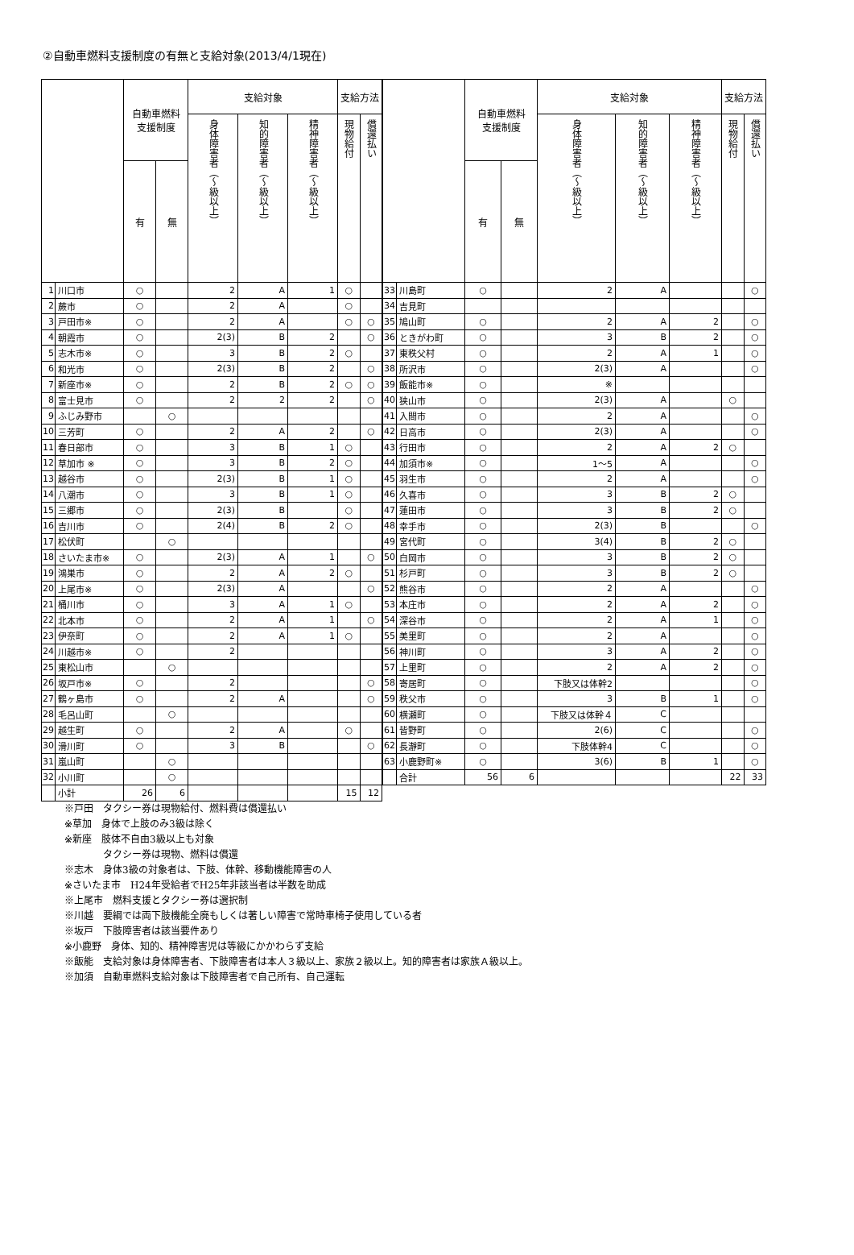②自動車燃料支援制度の有無と支給対象(2013/4/1現在)
| | | 自動車燃料 支援制度 | | 支給対象 | | | 支給方法 | |
| --- | --- | --- | --- | --- | --- | --- | --- | --- |
| | | | | 身体障害者（〜級以上） | 知的障害者（〜級以上） | 精神障害者（〜級以上） | 現物給付 | 償還払い |
| | | 有 | 無 | | | | | |
| 1 | 川口市 | ○ | | 2 | A | 1 | ○ | |
| 2 | 蕨市 | ○ | | 2 | A | | ○ | |
| 3 | 戸田市※ | ○ | | 2 | A | | ○ | ○ |
| 4 | 朝霞市 | ○ | | 2(3) | B | 2 | | ○ |
| 5 | 志木市※ | ○ | | 3 | B | 2 | ○ | |
| 6 | 和光市 | ○ | | 2(3) | B | 2 | | ○ |
| 7 | 新座市※ | ○ | | 2 | B | 2 | ○ | ○ |
| 8 | 富士見市 | ○ | | 2 | 2 | 2 | | ○ |
| 9 | ふじみ野市 | | ○ | | | | | |
| 10 | 三芳町 | ○ | | 2 | A | 2 | | ○ |
| 11 | 春日部市 | ○ | | 3 | B | 1 | ○ | |
| 12 | 草加市 ※ | ○ | | 3 | B | 2 | ○ | |
| 13 | 越谷市 | ○ | | 2(3) | B | 1 | ○ | |
| 14 | 八潮市 | ○ | | 3 | B | 1 | ○ | |
| 15 | 三郷市 | ○ | | 2(3) | B | | ○ | |
| 16 | 吉川市 | ○ | | 2(4) | B | 2 | ○ | |
| 17 | 松伏町 | | ○ | | | | | |
| 18 | さいたま市※ | ○ | | 2(3) | A | 1 | | ○ |
| 19 | 鴻巣市 | ○ | | 2 | A | 2 | ○ | |
| 20 | 上尾市※ | ○ | | 2(3) | A | | | ○ |
| 21 | 桶川市 | ○ | | 3 | A | 1 | ○ | |
| 22 | 北本市 | ○ | | 2 | A | 1 | | ○ |
| 23 | 伊奈町 | ○ | | 2 | A | 1 | ○ | |
| 24 | 川越市※ | ○ | | 2 | | | | |
| 25 | 東松山市 | | ○ | | | | | |
| 26 | 坂戸市※ | ○ | | 2 | | | | ○ |
| 27 | 鶴ヶ島市 | ○ | | 2 | A | | | ○ |
| 28 | 毛呂山町 | | ○ | | | | | |
| 29 | 越生町 | ○ | | 2 | A | | ○ | |
| 30 | 滑川町 | ○ | | 3 | B | | | ○ |
| 31 | 嵐山町 | | ○ | | | | | |
| 32 | 小川町 | | ○ | | | | | |
| | 小計 | 26 | 6 | | | | 15 | 12 |
| | | 自動車燃料 支援制度 | | 支給対象 | | | 支給方法 | |
| --- | --- | --- | --- | --- | --- | --- | --- | --- |
| | | | | 身体障害者（〜級以上） | 知的障害者（〜級以上） | 精神障害者（〜級以上） | 現物給付 | 償還払い |
| | | 有 | 無 | | | | | |
| 33 | 川島町 | ○ | | 2 | A | | | ○ |
| 34 | 吉見町 | | | | | | | |
| 35 | 鳩山町 | ○ | | 2 | A | 2 | | ○ |
| 36 | ときがわ町 | ○ | | 3 | B | 2 | | ○ |
| 37 | 東秩父村 | ○ | | 2 | A | 1 | | ○ |
| 38 | 所沢市 | ○ | | 2(3) | A | | | ○ |
| 39 | 飯能市※ | ○ | | ※ | | | | |
| 40 | 狭山市 | ○ | | 2(3) | A | | ○ | |
| 41 | 入間市 | ○ | | 2 | A | | | ○ |
| 42 | 日高市 | ○ | | 2(3) | A | | | ○ |
| 43 | 行田市 | ○ | | 2 | A | 2 | ○ | |
| 44 | 加須市※ | ○ | | 1〜5 | A | | | ○ |
| 45 | 羽生市 | ○ | | 2 | A | | | ○ |
| 46 | 久喜市 | ○ | | 3 | B | 2 | ○ | |
| 47 | 蓮田市 | ○ | | 3 | B | 2 | ○ | |
| 48 | 幸手市 | ○ | | 2(3) | B | | | ○ |
| 49 | 宮代町 | ○ | | 3(4) | B | 2 | ○ | |
| 50 | 白岡市 | ○ | | 3 | B | 2 | ○ | |
| 51 | 杉戸町 | ○ | | 3 | B | 2 | ○ | |
| 52 | 熊谷市 | ○ | | 2 | A | | | ○ |
| 53 | 本庄市 | ○ | | 2 | A | 2 | | ○ |
| 54 | 深谷市 | ○ | | 2 | A | 1 | | ○ |
| 55 | 美里町 | ○ | | 2 | A | | | ○ |
| 56 | 神川町 | ○ | | 3 | A | 2 | | ○ |
| 57 | 上里町 | ○ | | 2 | A | 2 | | ○ |
| 58 | 寄居町 | ○ | | 下肢又は体幹2 | | | | ○ |
| 59 | 秩父市 | ○ | | 3 | B | 1 | | ○ |
| 60 | 横瀬町 | ○ | | 下肢又は体幹４ | C | | | |
| 61 | 皆野町 | ○ | | 2(6) | C | | | ○ |
| 62 | 長瀞町 | ○ | | 下肢体幹4 | C | | | ○ |
| 63 | 小鹿野町※ | ○ | | 3(6) | B | 1 | | ○ |
| | 合計 | 56 | 6 | | | | 22 | 33 |
※戸田　タクシー券は現物給付、燃料費は償還払い
※草加　身体で上肢のみ3級は除く
※新座　肢体不自由3級以上も対象
　　　　タクシー券は現物、燃料は償還
※志木　身体3級の対象者は、下肢、体幹、移動機能障害の人
※さいたま市　H24年受給者でH25年非該当者は半数を助成
※上尾市　燃料支援とタクシー券は選択制
※川越　要綱では両下肢機能全廃もしくは著しい障害で常時車椅子使用している者
※坂戸　下肢障害者は該当要件あり
※小鹿野　身体、知的、精神障害児は等級にかかわらず支給
※飯能　支給対象は身体障害者、下肢障害者は本人３級以上、家族２級以上。知的障害者は家族Ａ級以上。
※加須　自動車燃料支給対象は下肢障害者で自己所有、自己運転